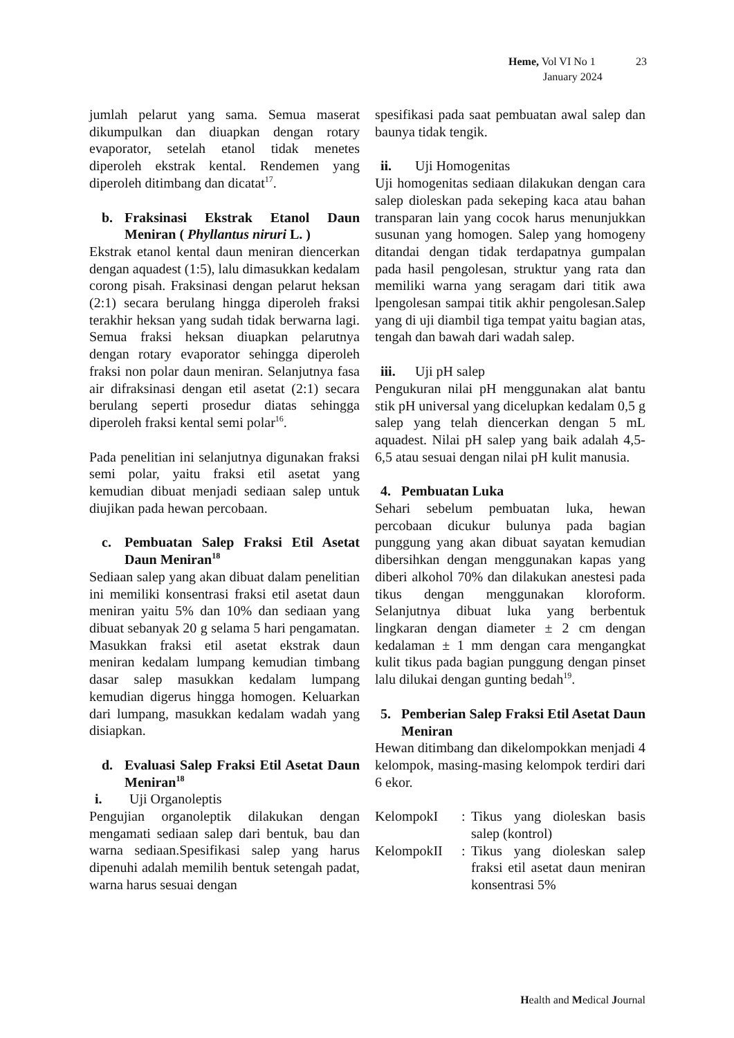Heme, Vol VI No 1 23
January 2024
jumlah pelarut yang sama. Semua maserat dikumpulkan dan diuapkan dengan rotary evaporator, setelah etanol tidak menetes diperoleh ekstrak kental. Rendemen yang diperoleh ditimbang dan dicatat<sup>17</sup>.
b. Fraksinasi Ekstrak Etanol Daun Meniran ( Phyllantus niruri L. )
Ekstrak etanol kental daun meniran diencerkan dengan aquadest (1:5), lalu dimasukkan kedalam corong pisah. Fraksinasi dengan pelarut heksan (2:1) secara berulang hingga diperoleh fraksi terakhir heksan yang sudah tidak berwarna lagi. Semua fraksi heksan diuapkan pelarutnya dengan rotary evaporator sehingga diperoleh fraksi non polar daun meniran. Selanjutnya fasa air difraksinasi dengan etil asetat (2:1) secara berulang seperti prosedur diatas sehingga diperoleh fraksi kental semi polar<sup>16</sup>.
Pada penelitian ini selanjutnya digunakan fraksi semi polar, yaitu fraksi etil asetat yang kemudian dibuat menjadi sediaan salep untuk diujikan pada hewan percobaan.
c. Pembuatan Salep Fraksi Etil Asetat Daun Meniran<sup>18</sup>
Sediaan salep yang akan dibuat dalam penelitian ini memiliki konsentrasi fraksi etil asetat daun meniran yaitu 5% dan 10% dan sediaan yang dibuat sebanyak 20 g selama 5 hari pengamatan. Masukkan fraksi etil asetat ekstrak daun meniran kedalam lumpang kemudian timbang dasar salep masukkan kedalam lumpang kemudian digerus hingga homogen. Keluarkan dari lumpang, masukkan kedalam wadah yang disiapkan.
d. Evaluasi Salep Fraksi Etil Asetat Daun Meniran<sup>18</sup>
i. Uji Organoleptis
Pengujian organoleptik dilakukan dengan mengamati sediaan salep dari bentuk, bau dan warna sediaan.Spesifikasi salep yang harus dipenuhi adalah memilih bentuk setengah padat, warna harus sesuai dengan
spesifikasi pada saat pembuatan awal salep dan baunya tidak tengik.
ii. Uji Homogenitas
Uji homogenitas sediaan dilakukan dengan cara salep dioleskan pada sekeping kaca atau bahan transparan lain yang cocok harus menunjukkan susunan yang homogen. Salep yang homogeny ditandai dengan tidak terdapatnya gumpalan pada hasil pengolesan, struktur yang rata dan memiliki warna yang seragam dari titik awa lpengolesan sampai titik akhir pengolesan.Salep yang di uji diambil tiga tempat yaitu bagian atas, tengah dan bawah dari wadah salep.
iii. Uji pH salep
Pengukuran nilai pH menggunakan alat bantu stik pH universal yang dicelupkan kedalam 0,5 g salep yang telah diencerkan dengan 5 mL aquadest. Nilai pH salep yang baik adalah 4,5-6,5 atau sesuai dengan nilai pH kulit manusia.
4. Pembuatan Luka
Sehari sebelum pembuatan luka, hewan percobaan dicukur bulunya pada bagian punggung yang akan dibuat sayatan kemudian dibersihkan dengan menggunakan kapas yang diberi alkohol 70% dan dilakukan anestesi pada tikus dengan menggunakan kloroform. Selanjutnya dibuat luka yang berbentuk lingkaran dengan diameter ± 2 cm dengan kedalaman ± 1 mm dengan cara mengangkat kulit tikus pada bagian punggung dengan pinset lalu dilukai dengan gunting bedah<sup>19</sup>.
5. Pemberian Salep Fraksi Etil Asetat Daun Meniran
Hewan ditimbang dan dikelompokkan menjadi 4 kelompok, masing-masing kelompok terdiri dari 6 ekor.
KelompokI: Tikus yang dioleskan basis salep (kontrol)
KelompokII: Tikus yang dioleskan salep fraksi etil asetat daun meniran konsentrasi 5%
Health and Medical Journal